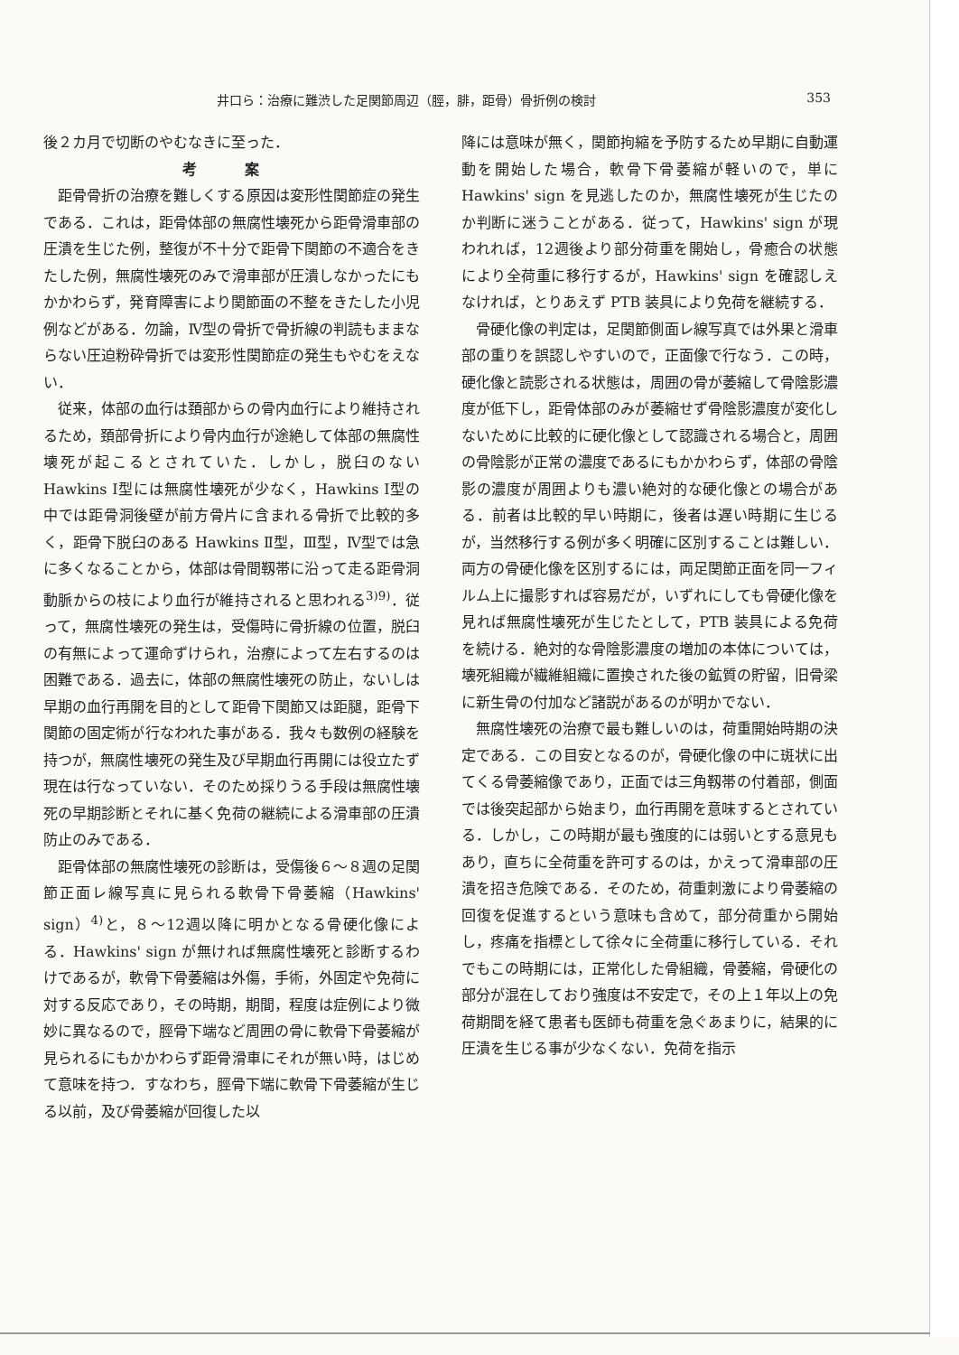井口ら：治療に難渋した足関節周辺（脛，腓，距骨）骨折例の検討 353
後２カ月で切断のやむなきに至った．
考 案
距骨骨折の治療を難しくする原因は変形性関節症の発生である．これは，距骨体部の無腐性壊死から距骨滑車部の圧潰を生じた例，整復が不十分で距骨下関節の不適合をきたした例，無腐性壊死のみで滑車部が圧潰しなかったにもかかわらず，発育障害により関節面の不整をきたした小児例などがある．勿論，Ⅳ型の骨折で骨折線の判読もままならない圧迫粉砕骨折では変形性関節症の発生もやむをえない．
従来，体部の血行は頚部からの骨内血行により維持されるため，頚部骨折により骨内血行が途絶して体部の無腐性壊死が起こるとされていた．しかし，脱臼のない Hawkins Ⅰ型には無腐性壊死が少なく，Hawkins Ⅰ型の中では距骨洞後壁が前方骨片に含まれる骨折で比較的多く，距骨下脱臼のある Hawkins Ⅱ型，Ⅲ型，Ⅳ型では急に多くなることから，体部は骨間靱帯に沿って走る距骨洞動脈からの枝により血行が維持されると思われる<sup>3)9)</sup>．従って，無腐性壊死の発生は，受傷時に骨折線の位置，脱臼の有無によって運命ずけられ，治療によって左右するのは困難である．過去に，体部の無腐性壊死の防止，ないしは早期の血行再開を目的として距骨下関節又は距腿，距骨下関節の固定術が行なわれた事がある．我々も数例の経験を持つが，無腐性壊死の発生及び早期血行再開には役立たず現在は行なっていない．そのため採りうる手段は無腐性壊死の早期診断とそれに基く免荷の継続による滑車部の圧潰防止のみである．
距骨体部の無腐性壊死の診断は，受傷後６～８週の足関節正面レ線写真に見られる軟骨下骨萎縮（Hawkins' sign）<sup>4)</sup>と，８～12週以降に明かとなる骨硬化像による．Hawkins' sign が無ければ無腐性壊死と診断するわけであるが，軟骨下骨萎縮は外傷，手術，外固定や免荷に対する反応であり，その時期，期間，程度は症例により微妙に異なるので，脛骨下端など周囲の骨に軟骨下骨萎縮が見られるにもかかわらず距骨滑車にそれが無い時，はじめて意味を持つ．すなわち，脛骨下端に軟骨下骨萎縮が生じる以前，及び骨萎縮が回復した以
降には意味が無く，関節拘縮を予防するため早期に自動運動を開始した場合，軟骨下骨萎縮が軽いので，単に Hawkins' sign を見逃したのか，無腐性壊死が生じたのか判断に迷うことがある．従って，Hawkins' sign が現われれば，12週後より部分荷重を開始し，骨癒合の状態により全荷重に移行するが，Hawkins' sign を確認しえなければ，とりあえず PTB 装具により免荷を継続する．
骨硬化像の判定は，足関節側面レ線写真では外果と滑車部の重りを誤認しやすいので，正面像で行なう．この時，硬化像と読影される状態は，周囲の骨が萎縮して骨陰影濃度が低下し，距骨体部のみが萎縮せず骨陰影濃度が変化しないために比較的に硬化像として認識される場合と，周囲の骨陰影が正常の濃度であるにもかかわらず，体部の骨陰影の濃度が周囲よりも濃い絶対的な硬化像との場合がある．前者は比較的早い時期に，後者は遅い時期に生じるが，当然移行する例が多く明確に区別することは難しい．両方の骨硬化像を区別するには，両足関節正面を同一フィルム上に撮影すれば容易だが，いずれにしても骨硬化像を見れば無腐性壊死が生じたとして，PTB 装具による免荷を続ける．絶対的な骨陰影濃度の増加の本体については，壊死組織が繊維組織に置換された後の鉱質の貯留，旧骨梁に新生骨の付加など諸説があるのが明かでない．
無腐性壊死の治療で最も難しいのは，荷重開始時期の決定である．この目安となるのが，骨硬化像の中に斑状に出てくる骨萎縮像であり，正面では三角靱帯の付着部，側面では後突起部から始まり，血行再開を意味するとされている．しかし，この時期が最も強度的には弱いとする意見もあり，直ちに全荷重を許可するのは，かえって滑車部の圧潰を招き危険である．そのため，荷重刺激により骨萎縮の回復を促進するという意味も含めて，部分荷重から開始し，疼痛を指標として徐々に全荷重に移行している．それでもこの時期には，正常化した骨組織，骨萎縮，骨硬化の部分が混在しており強度は不安定で，その上１年以上の免荷期間を経て患者も医師も荷重を急ぐあまりに，結果的に圧潰を生じる事が少なくない．免荷を指示